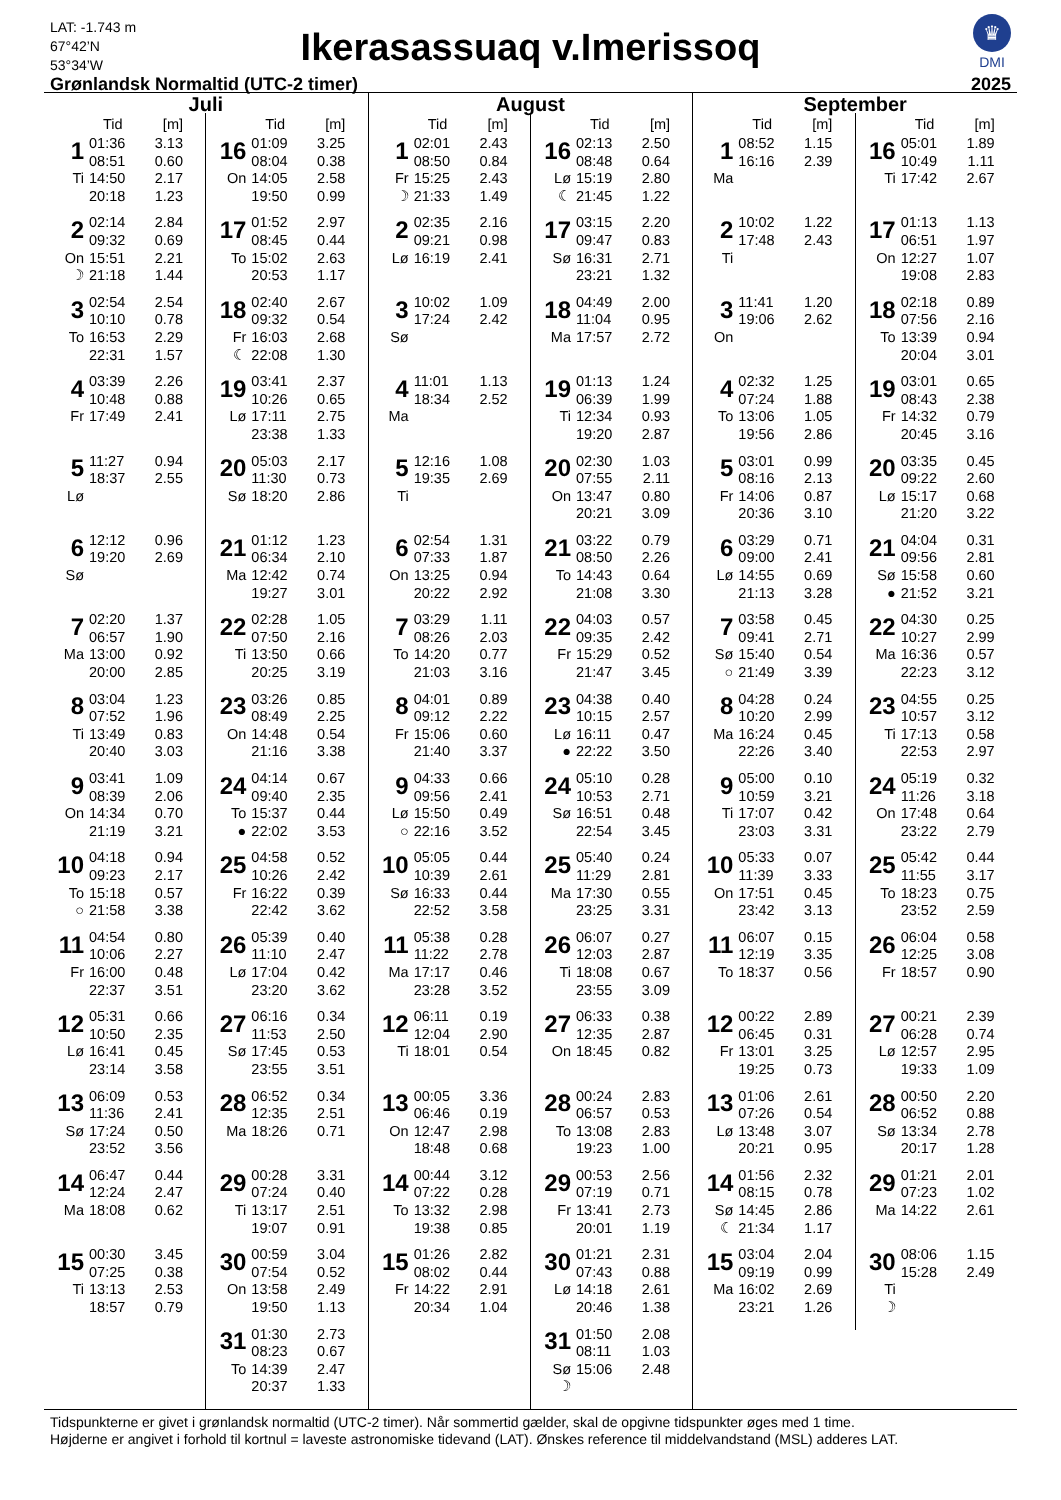LAT: -1.743 m
67°42’N
53°34’W
Ikerasassuaq v.Imerissoq
♛
DMI
Grønlandsk Normaltid (UTC-2 timer)
2025
Juli
Tid [m]
| 1 | 01:36 | 3.13 |
| | 08:51 | 0.60 |
| Ti | 14:50 | 2.17 |
| | 20:18 | 1.23 |
| 2 | 02:14 | 2.84 |
| | 09:32 | 0.69 |
| On | 15:51 | 2.21 |
| ☽ | 21:18 | 1.44 |
| 3 | 02:54 | 2.54 |
| | 10:10 | 0.78 |
| To | 16:53 | 2.29 |
| | 22:31 | 1.57 |
| 4 | 03:39 | 2.26 |
| | 10:48 | 0.88 |
| Fr | 17:49 | 2.41 |
| 5 | 11:27 | 0.94 |
| | 18:37 | 2.55 |
| Lø | | |
| 6 | 12:12 | 0.96 |
| | 19:20 | 2.69 |
| Sø | | |
| 7 | 02:20 | 1.37 |
| | 06:57 | 1.90 |
| Ma | 13:00 | 0.92 |
| | 20:00 | 2.85 |
| 8 | 03:04 | 1.23 |
| | 07:52 | 1.96 |
| Ti | 13:49 | 0.83 |
| | 20:40 | 3.03 |
| 9 | 03:41 | 1.09 |
| | 08:39 | 2.06 |
| On | 14:34 | 0.70 |
| | 21:19 | 3.21 |
| 10 | 04:18 | 0.94 |
| | 09:23 | 2.17 |
| To | 15:18 | 0.57 |
| ○ | 21:58 | 3.38 |
| 11 | 04:54 | 0.80 |
| | 10:06 | 2.27 |
| Fr | 16:00 | 0.48 |
| | 22:37 | 3.51 |
| 12 | 05:31 | 0.66 |
| | 10:50 | 2.35 |
| Lø | 16:41 | 0.45 |
| | 23:14 | 3.58 |
| 13 | 06:09 | 0.53 |
| | 11:36 | 2.41 |
| Sø | 17:24 | 0.50 |
| | 23:52 | 3.56 |
| 14 | 06:47 | 0.44 |
| | 12:24 | 2.47 |
| Ma | 18:08 | 0.62 |
| 15 | 00:30 | 3.45 |
| | 07:25 | 0.38 |
| Ti | 13:13 | 2.53 |
| | 18:57 | 0.79 |
Tid [m]
| 16 | 01:09 | 3.25 |
| | 08:04 | 0.38 |
| On | 14:05 | 2.58 |
| | 19:50 | 0.99 |
| 17 | 01:52 | 2.97 |
| | 08:45 | 0.44 |
| To | 15:02 | 2.63 |
| | 20:53 | 1.17 |
| 18 | 02:40 | 2.67 |
| | 09:32 | 0.54 |
| Fr | 16:03 | 2.68 |
| ☾ | 22:08 | 1.30 |
| 19 | 03:41 | 2.37 |
| | 10:26 | 0.65 |
| Lø | 17:11 | 2.75 |
| | 23:38 | 1.33 |
| 20 | 05:03 | 2.17 |
| | 11:30 | 0.73 |
| Sø | 18:20 | 2.86 |
| 21 | 01:12 | 1.23 |
| | 06:34 | 2.10 |
| Ma | 12:42 | 0.74 |
| | 19:27 | 3.01 |
| 22 | 02:28 | 1.05 |
| | 07:50 | 2.16 |
| Ti | 13:50 | 0.66 |
| | 20:25 | 3.19 |
| 23 | 03:26 | 0.85 |
| | 08:49 | 2.25 |
| On | 14:48 | 0.54 |
| | 21:16 | 3.38 |
| 24 | 04:14 | 0.67 |
| | 09:40 | 2.35 |
| To | 15:37 | 0.44 |
| ● | 22:02 | 3.53 |
| 25 | 04:58 | 0.52 |
| | 10:26 | 2.42 |
| Fr | 16:22 | 0.39 |
| | 22:42 | 3.62 |
| 26 | 05:39 | 0.40 |
| | 11:10 | 2.47 |
| Lø | 17:04 | 0.42 |
| | 23:20 | 3.62 |
| 27 | 06:16 | 0.34 |
| | 11:53 | 2.50 |
| Sø | 17:45 | 0.53 |
| | 23:55 | 3.51 |
| 28 | 06:52 | 0.34 |
| | 12:35 | 2.51 |
| Ma | 18:26 | 0.71 |
| 29 | 00:28 | 3.31 |
| | 07:24 | 0.40 |
| Ti | 13:17 | 2.51 |
| | 19:07 | 0.91 |
| 30 | 00:59 | 3.04 |
| | 07:54 | 0.52 |
| On | 13:58 | 2.49 |
| | 19:50 | 1.13 |
| 31 | 01:30 | 2.73 |
| | 08:23 | 0.67 |
| To | 14:39 | 2.47 |
| | 20:37 | 1.33 |
August
Tid [m]
| 1 | 02:01 | 2.43 |
| | 08:50 | 0.84 |
| Fr | 15:25 | 2.43 |
| ☽ | 21:33 | 1.49 |
| 2 | 02:35 | 2.16 |
| | 09:21 | 0.98 |
| Lø | 16:19 | 2.41 |
| 3 | 10:02 | 1.09 |
| | 17:24 | 2.42 |
| Sø | | |
| 4 | 11:01 | 1.13 |
| | 18:34 | 2.52 |
| Ma | | |
| 5 | 12:16 | 1.08 |
| | 19:35 | 2.69 |
| Ti | | |
| 6 | 02:54 | 1.31 |
| | 07:33 | 1.87 |
| On | 13:25 | 0.94 |
| | 20:22 | 2.92 |
| 7 | 03:29 | 1.11 |
| | 08:26 | 2.03 |
| To | 14:20 | 0.77 |
| | 21:03 | 3.16 |
| 8 | 04:01 | 0.89 |
| | 09:12 | 2.22 |
| Fr | 15:06 | 0.60 |
| | 21:40 | 3.37 |
| 9 | 04:33 | 0.66 |
| | 09:56 | 2.41 |
| Lø | 15:50 | 0.49 |
| ○ | 22:16 | 3.52 |
| 10 | 05:05 | 0.44 |
| | 10:39 | 2.61 |
| Sø | 16:33 | 0.44 |
| | 22:52 | 3.58 |
| 11 | 05:38 | 0.28 |
| | 11:22 | 2.78 |
| Ma | 17:17 | 0.46 |
| | 23:28 | 3.52 |
| 12 | 06:11 | 0.19 |
| | 12:04 | 2.90 |
| Ti | 18:01 | 0.54 |
| 13 | 00:05 | 3.36 |
| | 06:46 | 0.19 |
| On | 12:47 | 2.98 |
| | 18:48 | 0.68 |
| 14 | 00:44 | 3.12 |
| | 07:22 | 0.28 |
| To | 13:32 | 2.98 |
| | 19:38 | 0.85 |
| 15 | 01:26 | 2.82 |
| | 08:02 | 0.44 |
| Fr | 14:22 | 2.91 |
| | 20:34 | 1.04 |
Tid [m]
| 16 | 02:13 | 2.50 |
| | 08:48 | 0.64 |
| Lø | 15:19 | 2.80 |
| ☾ | 21:45 | 1.22 |
| 17 | 03:15 | 2.20 |
| | 09:47 | 0.83 |
| Sø | 16:31 | 2.71 |
| | 23:21 | 1.32 |
| 18 | 04:49 | 2.00 |
| | 11:04 | 0.95 |
| Ma | 17:57 | 2.72 |
| 19 | 01:13 | 1.24 |
| | 06:39 | 1.99 |
| Ti | 12:34 | 0.93 |
| | 19:20 | 2.87 |
| 20 | 02:30 | 1.03 |
| | 07:55 | 2.11 |
| On | 13:47 | 0.80 |
| | 20:21 | 3.09 |
| 21 | 03:22 | 0.79 |
| | 08:50 | 2.26 |
| To | 14:43 | 0.64 |
| | 21:08 | 3.30 |
| 22 | 04:03 | 0.57 |
| | 09:35 | 2.42 |
| Fr | 15:29 | 0.52 |
| | 21:47 | 3.45 |
| 23 | 04:38 | 0.40 |
| | 10:15 | 2.57 |
| Lø | 16:11 | 0.47 |
| ● | 22:22 | 3.50 |
| 24 | 05:10 | 0.28 |
| | 10:53 | 2.71 |
| Sø | 16:51 | 0.48 |
| | 22:54 | 3.45 |
| 25 | 05:40 | 0.24 |
| | 11:29 | 2.81 |
| Ma | 17:30 | 0.55 |
| | 23:25 | 3.31 |
| 26 | 06:07 | 0.27 |
| | 12:03 | 2.87 |
| Ti | 18:08 | 0.67 |
| | 23:55 | 3.09 |
| 27 | 06:33 | 0.38 |
| | 12:35 | 2.87 |
| On | 18:45 | 0.82 |
| 28 | 00:24 | 2.83 |
| | 06:57 | 0.53 |
| To | 13:08 | 2.83 |
| | 19:23 | 1.00 |
| 29 | 00:53 | 2.56 |
| | 07:19 | 0.71 |
| Fr | 13:41 | 2.73 |
| | 20:01 | 1.19 |
| 30 | 01:21 | 2.31 |
| | 07:43 | 0.88 |
| Lø | 14:18 | 2.61 |
| | 20:46 | 1.38 |
| 31 | 01:50 | 2.08 |
| | 08:11 | 1.03 |
| Sø | 15:06 | 2.48 |
| ☽ | | |
September
Tid [m]
| 1 | 08:52 | 1.15 |
| | 16:16 | 2.39 |
| Ma | | |
| 2 | 10:02 | 1.22 |
| | 17:48 | 2.43 |
| Ti | | |
| 3 | 11:41 | 1.20 |
| | 19:06 | 2.62 |
| On | | |
| 4 | 02:32 | 1.25 |
| | 07:24 | 1.88 |
| To | 13:06 | 1.05 |
| | 19:56 | 2.86 |
| 5 | 03:01 | 0.99 |
| | 08:16 | 2.13 |
| Fr | 14:06 | 0.87 |
| | 20:36 | 3.10 |
| 6 | 03:29 | 0.71 |
| | 09:00 | 2.41 |
| Lø | 14:55 | 0.69 |
| | 21:13 | 3.28 |
| 7 | 03:58 | 0.45 |
| | 09:41 | 2.71 |
| Sø | 15:40 | 0.54 |
| ○ | 21:49 | 3.39 |
| 8 | 04:28 | 0.24 |
| | 10:20 | 2.99 |
| Ma | 16:24 | 0.45 |
| | 22:26 | 3.40 |
| 9 | 05:00 | 0.10 |
| | 10:59 | 3.21 |
| Ti | 17:07 | 0.42 |
| | 23:03 | 3.31 |
| 10 | 05:33 | 0.07 |
| | 11:39 | 3.33 |
| On | 17:51 | 0.45 |
| | 23:42 | 3.13 |
| 11 | 06:07 | 0.15 |
| | 12:19 | 3.35 |
| To | 18:37 | 0.56 |
| 12 | 00:22 | 2.89 |
| | 06:45 | 0.31 |
| Fr | 13:01 | 3.25 |
| | 19:25 | 0.73 |
| 13 | 01:06 | 2.61 |
| | 07:26 | 0.54 |
| Lø | 13:48 | 3.07 |
| | 20:21 | 0.95 |
| 14 | 01:56 | 2.32 |
| | 08:15 | 0.78 |
| Sø | 14:45 | 2.86 |
| ☾ | 21:34 | 1.17 |
| 15 | 03:04 | 2.04 |
| | 09:19 | 0.99 |
| Ma | 16:02 | 2.69 |
| | 23:21 | 1.26 |
Tid [m]
| 16 | 05:01 | 1.89 |
| | 10:49 | 1.11 |
| Ti | 17:42 | 2.67 |
| 17 | 01:13 | 1.13 |
| | 06:51 | 1.97 |
| On | 12:27 | 1.07 |
| | 19:08 | 2.83 |
| 18 | 02:18 | 0.89 |
| | 07:56 | 2.16 |
| To | 13:39 | 0.94 |
| | 20:04 | 3.01 |
| 19 | 03:01 | 0.65 |
| | 08:43 | 2.38 |
| Fr | 14:32 | 0.79 |
| | 20:45 | 3.16 |
| 20 | 03:35 | 0.45 |
| | 09:22 | 2.60 |
| Lø | 15:17 | 0.68 |
| | 21:20 | 3.22 |
| 21 | 04:04 | 0.31 |
| | 09:56 | 2.81 |
| Sø | 15:58 | 0.60 |
| ● | 21:52 | 3.21 |
| 22 | 04:30 | 0.25 |
| | 10:27 | 2.99 |
| Ma | 16:36 | 0.57 |
| | 22:23 | 3.12 |
| 23 | 04:55 | 0.25 |
| | 10:57 | 3.12 |
| Ti | 17:13 | 0.58 |
| | 22:53 | 2.97 |
| 24 | 05:19 | 0.32 |
| | 11:26 | 3.18 |
| On | 17:48 | 0.64 |
| | 23:22 | 2.79 |
| 25 | 05:42 | 0.44 |
| | 11:55 | 3.17 |
| To | 18:23 | 0.75 |
| | 23:52 | 2.59 |
| 26 | 06:04 | 0.58 |
| | 12:25 | 3.08 |
| Fr | 18:57 | 0.90 |
| 27 | 00:21 | 2.39 |
| | 06:28 | 0.74 |
| Lø | 12:57 | 2.95 |
| | 19:33 | 1.09 |
| 28 | 00:50 | 2.20 |
| | 06:52 | 0.88 |
| Sø | 13:34 | 2.78 |
| | 20:17 | 1.28 |
| 29 | 01:21 | 2.01 |
| | 07:23 | 1.02 |
| Ma | 14:22 | 2.61 |
| 30 | 08:06 | 1.15 |
| | 15:28 | 2.49 |
| Ti | | |
| ☽ | | |
Tidspunkterne er givet i grønlandsk normaltid (UTC-2 timer). Når sommertid gælder, skal de opgivne tidspunkter øges med 1 time.
Højderne er angivet i forhold til kortnul = laveste astronomiske tidevand (LAT). Ønskes reference til middelvandstand (MSL) adderes LAT.